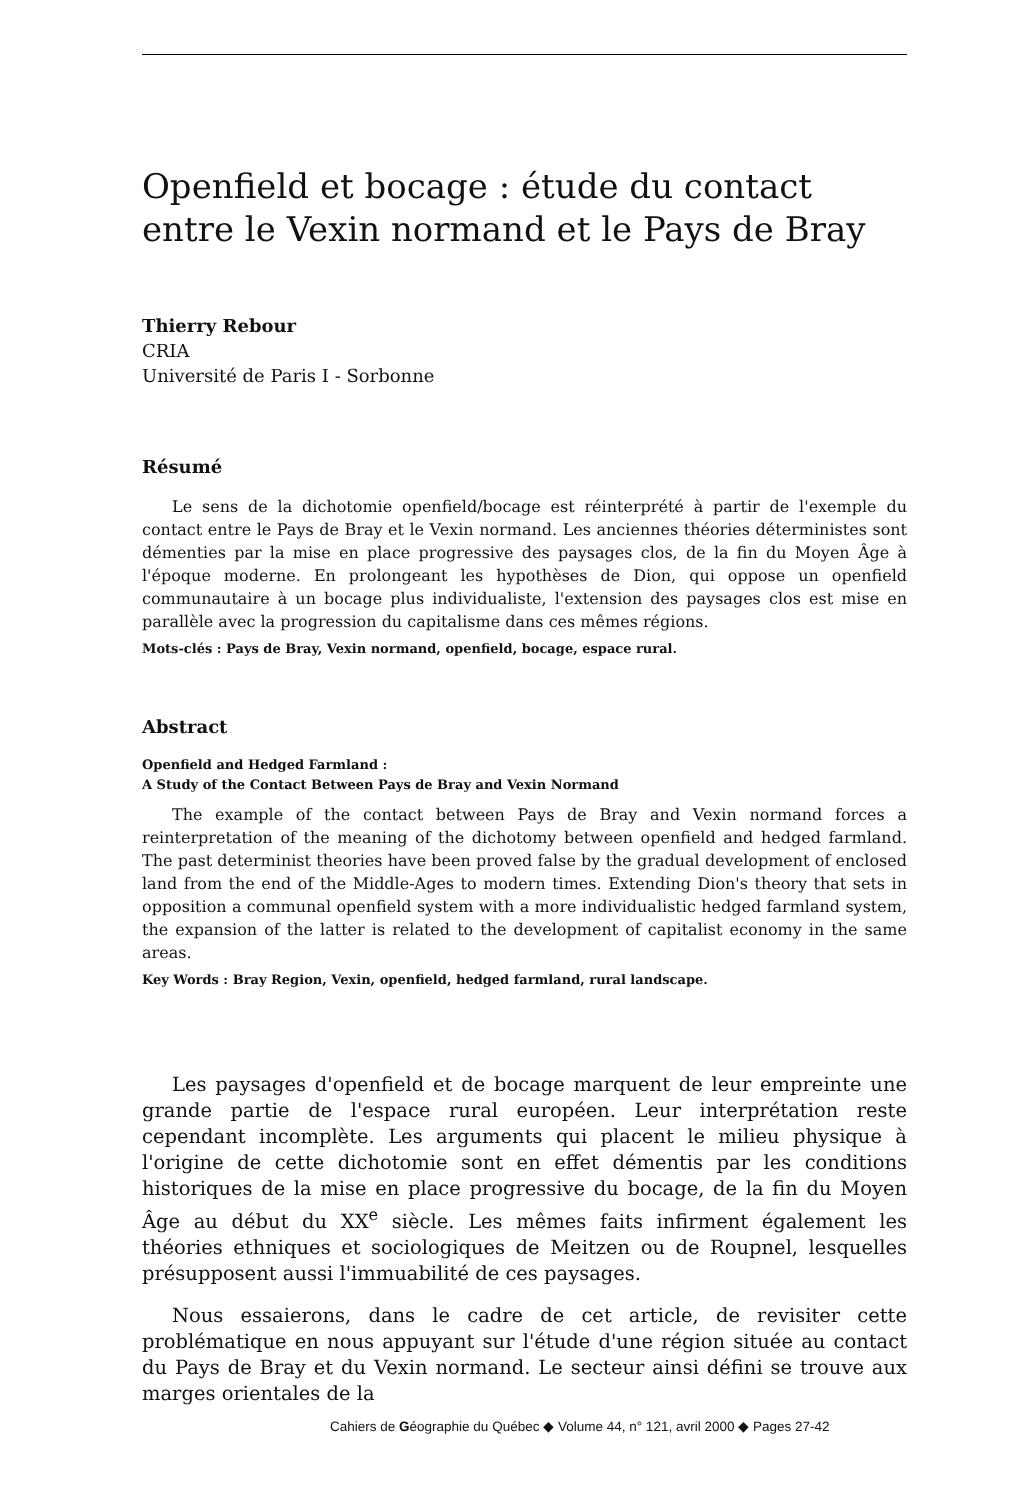Openfield et bocage : étude du contact entre le Vexin normand et le Pays de Bray
Thierry Rebour
CRIA
Université de Paris I - Sorbonne
Résumé
Le sens de la dichotomie openfield/bocage est réinterprété à partir de l'exemple du contact entre le Pays de Bray et le Vexin normand. Les anciennes théories déterministes sont démenties par la mise en place progressive des paysages clos, de la fin du Moyen Âge à l'époque moderne. En prolongeant les hypothèses de Dion, qui oppose un openfield communautaire à un bocage plus individualiste, l'extension des paysages clos est mise en parallèle avec la progression du capitalisme dans ces mêmes régions.
Mots-clés : Pays de Bray, Vexin normand, openfield, bocage, espace rural.
Abstract
Openfield and Hedged Farmland :
A Study of the Contact Between Pays de Bray and Vexin Normand
The example of the contact between Pays de Bray and Vexin normand forces a reinterpretation of the meaning of the dichotomy between openfield and hedged farmland. The past determinist theories have been proved false by the gradual development of enclosed land from the end of the Middle-Ages to modern times. Extending Dion's theory that sets in opposition a communal openfield system with a more individualistic hedged farmland system, the expansion of the latter is related to the development of capitalist economy in the same areas.
Key Words : Bray Region, Vexin, openfield, hedged farmland, rural landscape.
Les paysages d'openfield et de bocage marquent de leur empreinte une grande partie de l'espace rural européen. Leur interprétation reste cependant incomplète. Les arguments qui placent le milieu physique à l'origine de cette dichotomie sont en effet démentis par les conditions historiques de la mise en place progressive du bocage, de la fin du Moyen Âge au début du XX<sup>e</sup> siècle. Les mêmes faits infirment également les théories ethniques et sociologiques de Meitzen ou de Roupnel, lesquelles présupposent aussi l'immuabilité de ces paysages.
Nous essaierons, dans le cadre de cet article, de revisiter cette problématique en nous appuyant sur l'étude d'une région située au contact du Pays de Bray et du Vexin normand. Le secteur ainsi défini se trouve aux marges orientales de la
Cahiers de Géographie du Québec ◆ Volume 44, n° 121, avril 2000 ◆ Pages 27-42